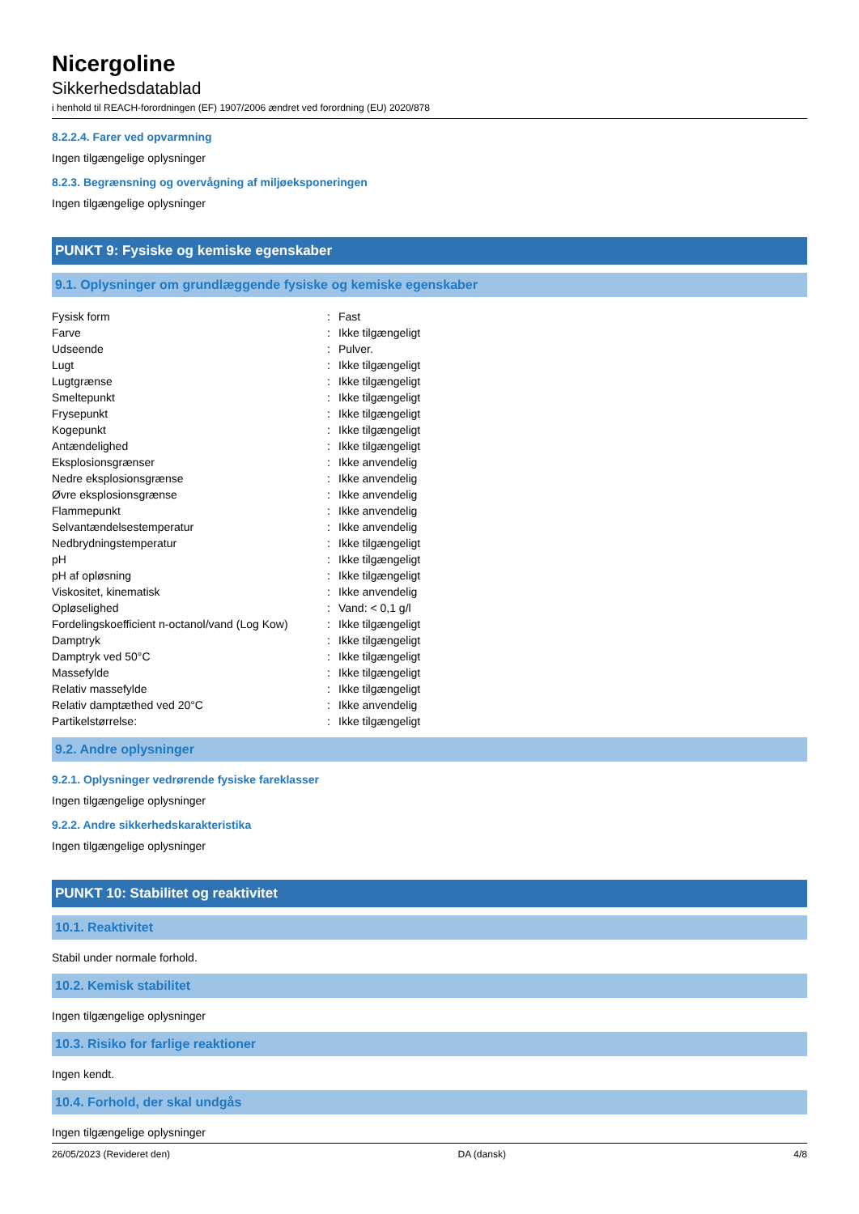Nicergoline
Sikkerhedsdatablad
i henhold til REACH-forordningen (EF) 1907/2006 ændret ved forordning (EU) 2020/878
8.2.2.4. Farer ved opvarmning
Ingen tilgængelige oplysninger
8.2.3. Begrænsning og overvågning af miljøeksponeringen
Ingen tilgængelige oplysninger
PUNKT 9: Fysiske og kemiske egenskaber
9.1. Oplysninger om grundlæggende fysiske og kemiske egenskaber
| Fysisk form | : | Fast |
| Farve | : | Ikke tilgængeligt |
| Udseende | : | Pulver. |
| Lugt | : | Ikke tilgængeligt |
| Lugtgrænse | : | Ikke tilgængeligt |
| Smeltepunkt | : | Ikke tilgængeligt |
| Frysepunkt | : | Ikke tilgængeligt |
| Kogepunkt | : | Ikke tilgængeligt |
| Antændelighed | : | Ikke tilgængeligt |
| Eksplosionsgrænser | : | Ikke anvendelig |
| Nedre eksplosionsgrænse | : | Ikke anvendelig |
| Øvre eksplosionsgrænse | : | Ikke anvendelig |
| Flammepunkt | : | Ikke anvendelig |
| Selvantændelsestemperatur | : | Ikke anvendelig |
| Nedbrydningstemperatur | : | Ikke tilgængeligt |
| pH | : | Ikke tilgængeligt |
| pH af opløsning | : | Ikke tilgængeligt |
| Viskositet, kinematisk | : | Ikke anvendelig |
| Opløselighed | : | Vand: < 0,1 g/l |
| Fordelingskoefficient n-octanol/vand (Log Kow) | : | Ikke tilgængeligt |
| Damptryk | : | Ikke tilgængeligt |
| Damptryk ved 50°C | : | Ikke tilgængeligt |
| Massefylde | : | Ikke tilgængeligt |
| Relativ massefylde | : | Ikke tilgængeligt |
| Relativ damptæthed ved 20°C | : | Ikke anvendelig |
| Partikelstørrelse: | : | Ikke tilgængeligt |
9.2. Andre oplysninger
9.2.1. Oplysninger vedrørende fysiske fareklasser
Ingen tilgængelige oplysninger
9.2.2. Andre sikkerhedskarakteristika
Ingen tilgængelige oplysninger
PUNKT 10: Stabilitet og reaktivitet
10.1. Reaktivitet
Stabil under normale forhold.
10.2. Kemisk stabilitet
Ingen tilgængelige oplysninger
10.3. Risiko for farlige reaktioner
Ingen kendt.
10.4. Forhold, der skal undgås
Ingen tilgængelige oplysninger
26/05/2023 (Revideret den) DA (dansk) 4/8